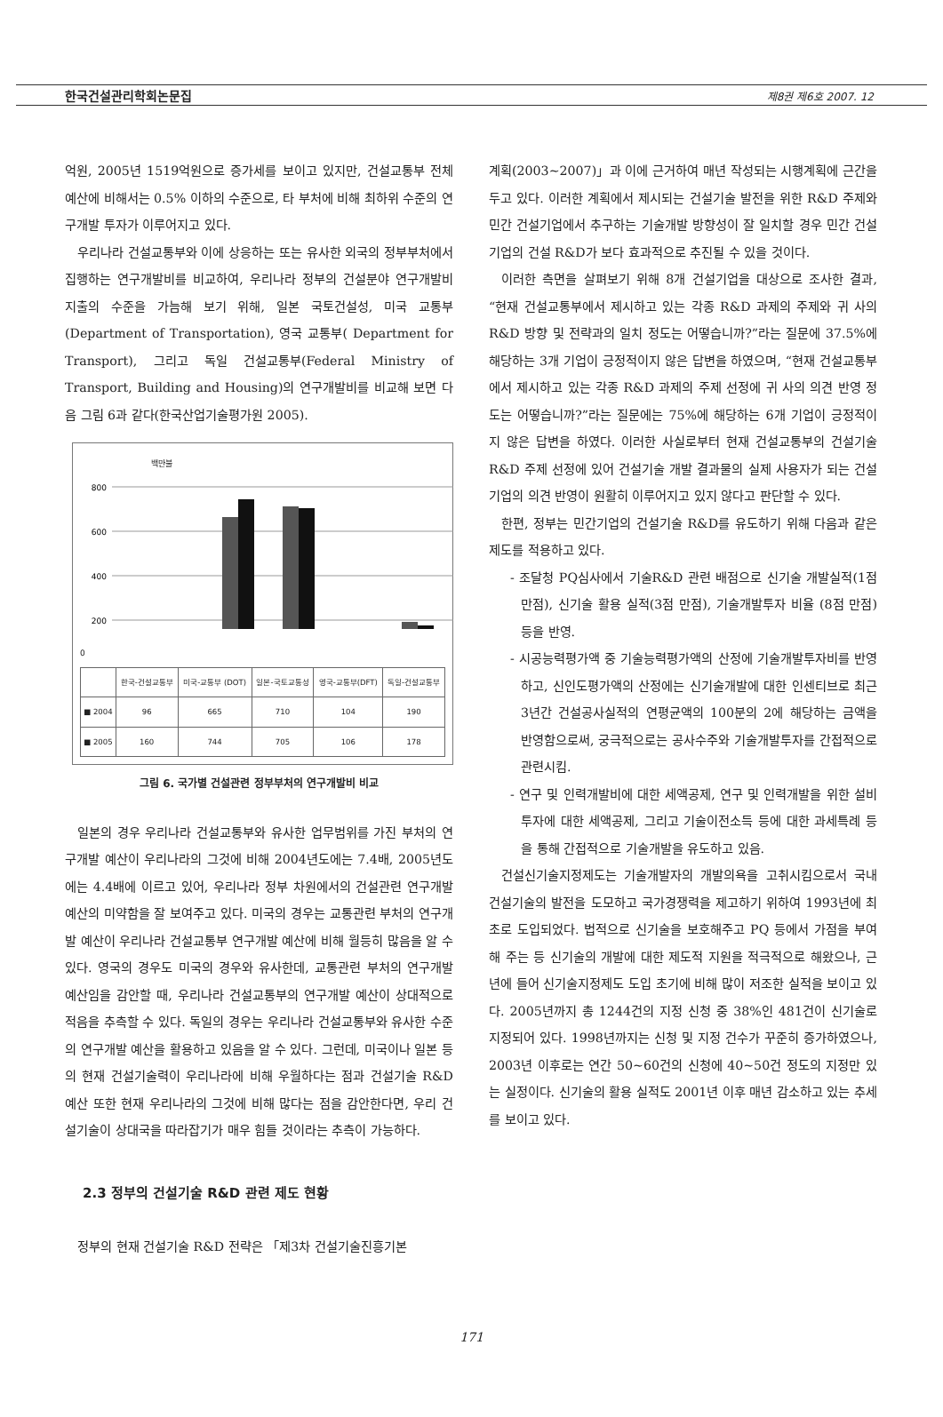한국건설관리학회논문집 제8권 제6호 2007. 12
억원, 2005년 1519억원으로 증가세를 보이고 있지만, 건설교통부 전체예산에 비해서는 0.5% 이하의 수준으로, 타 부처에 비해 최하위 수준의 연구개발 투자가 이루어지고 있다.
우리나라 건설교통부와 이에 상응하는 또는 유사한 외국의 정부부처에서 집행하는 연구개발비를 비교하여, 우리나라 정부의 건설분야 연구개발비 지출의 수준을 가늠해 보기 위해, 일본 국토건설성, 미국 교통부(Department of Transportation), 영국 교통부( Department for Transport), 그리고 독일 건설교통부(Federal Ministry of Transport, Building and Housing)의 연구개발비를 비교해 보면 다음 그림 6과 같다(한국산업기술평가원 2005).
백만불
800
600
400
200
0
| | 한국-건설교통부 | 미국-교통부 (DOT) | 일본-국토교통성 | 영국-교통부(DFT) | 독일-건설교통부 |
| --- | --- | --- | --- | --- | --- |
| ■ 2004 | 96 | 665 | 710 | 104 | 190 |
| ■ 2005 | 160 | 744 | 705 | 106 | 178 |
그림 6. 국가별 건설관련 정부부처의 연구개발비 비교
일본의 경우 우리나라 건설교통부와 유사한 업무범위를 가진 부처의 연구개발 예산이 우리나라의 그것에 비해 2004년도에는 7.4배, 2005년도에는 4.4배에 이르고 있어, 우리나라 정부 차원에서의 건설관련 연구개발 예산의 미약함을 잘 보여주고 있다. 미국의 경우는 교통관련 부처의 연구개발 예산이 우리나라 건설교통부 연구개발 예산에 비해 월등히 많음을 알 수 있다. 영국의 경우도 미국의 경우와 유사한데, 교통관련 부처의 연구개발 예산임을 감안할 때, 우리나라 건설교통부의 연구개발 예산이 상대적으로 적음을 추측할 수 있다. 독일의 경우는 우리나라 건설교통부와 유사한 수준의 연구개발 예산을 활용하고 있음을 알 수 있다. 그런데, 미국이나 일본 등의 현재 건설기술력이 우리나라에 비해 우월하다는 점과 건설기술 R&D 예산 또한 현재 우리나라의 그것에 비해 많다는 점을 감안한다면, 우리 건설기술이 상대국을 따라잡기가 매우 힘들 것이라는 추측이 가능하다.
2.3 정부의 건설기술 R&D 관련 제도 현황
정부의 현재 건설기술 R&D 전략은 「제3차 건설기술진흥기본
계획(2003~2007)」과 이에 근거하여 매년 작성되는 시행계획에 근간을 두고 있다. 이러한 계획에서 제시되는 건설기술 발전을 위한 R&D 주제와 민간 건설기업에서 추구하는 기술개발 방향성이 잘 일치할 경우 민간 건설기업의 건설 R&D가 보다 효과적으로 추진될 수 있을 것이다.
이러한 측면을 살펴보기 위해 8개 건설기업을 대상으로 조사한 결과, “현재 건설교통부에서 제시하고 있는 각종 R&D 과제의 주제와 귀 사의 R&D 방향 및 전략과의 일치 정도는 어떻습니까?”라는 질문에 37.5%에 해당하는 3개 기업이 긍정적이지 않은 답변을 하였으며, “현재 건설교통부에서 제시하고 있는 각종 R&D 과제의 주제 선정에 귀 사의 의견 반영 정도는 어떻습니까?”라는 질문에는 75%에 해당하는 6개 기업이 긍정적이지 않은 답변을 하였다. 이러한 사실로부터 현재 건설교통부의 건설기술 R&D 주제 선정에 있어 건설기술 개발 결과물의 실제 사용자가 되는 건설기업의 의견 반영이 원활히 이루어지고 있지 않다고 판단할 수 있다.
한편, 정부는 민간기업의 건설기술 R&D를 유도하기 위해 다음과 같은 제도를 적용하고 있다.
- 조달청 PQ심사에서 기술R&D 관련 배점으로 신기술 개발실적(1점 만점), 신기술 활용 실적(3점 만점), 기술개발투자 비율 (8점 만점) 등을 반영.
- 시공능력평가액 중 기술능력평가액의 산정에 기술개발투자비를 반영하고, 신인도평가액의 산정에는 신기술개발에 대한 인센티브로 최근 3년간 건설공사실적의 연평균액의 100분의 2에 해당하는 금액을 반영함으로써, 궁극적으로는 공사수주와 기술개발투자를 간접적으로 관련시킴.
- 연구 및 인력개발비에 대한 세액공제, 연구 및 인력개발을 위한 설비투자에 대한 세액공제, 그리고 기술이전소득 등에 대한 과세특례 등을 통해 간접적으로 기술개발을 유도하고 있음.
건설신기술지정제도는 기술개발자의 개발의욕을 고취시킴으로서 국내 건설기술의 발전을 도모하고 국가경쟁력을 제고하기 위하여 1993년에 최초로 도입되었다. 법적으로 신기술을 보호해주고 PQ 등에서 가점을 부여해 주는 등 신기술의 개발에 대한 제도적 지원을 적극적으로 해왔으나, 근년에 들어 신기술지정제도 도입 초기에 비해 많이 저조한 실적을 보이고 있다. 2005년까지 총 1244건의 지정 신청 중 38%인 481건이 신기술로 지정되어 있다. 1998년까지는 신청 및 지정 건수가 꾸준히 증가하였으나, 2003년 이후로는 연간 50~60건의 신청에 40~50건 정도의 지정만 있는 실정이다. 신기술의 활용 실적도 2001년 이후 매년 감소하고 있는 추세를 보이고 있다.
171